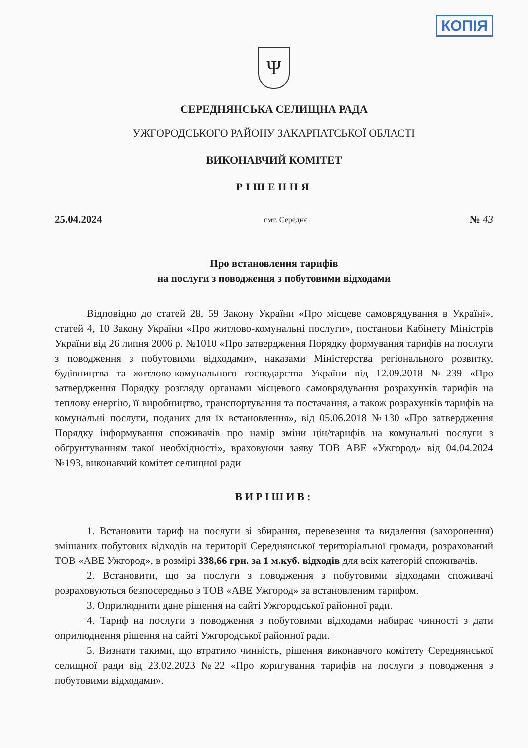КОПІЯ
Ψ
СЕРЕДНЯНСЬКА СЕЛИЩНА РАДА
УЖГОРОДСЬКОГО РАЙОНУ ЗАКАРПАТСЬКОЇ ОБЛАСТІ
ВИКОНАВЧИЙ КОМІТЕТ
РІШЕННЯ
25.04.2024 смт. Середнє № 43
Про встановлення тарифів
на послуги з поводження з побутовими відходами
Відповідно до статей 28, 59 Закону України «Про місцеве самоврядування в Україні», статей 4, 10 Закону України «Про житлово-комунальні послуги», постанови Кабінету Міністрів України від 26 липня 2006 р. №1010 «Про затвердження Порядку формування тарифів на послуги з поводження з побутовими відходами», наказами Міністерства регіонального розвитку, будівництва та житлово-комунального господарства України від 12.09.2018 №239 «Про затвердження Порядку розгляду органами місцевого самоврядування розрахунків тарифів на теплову енергію, її виробництво, транспортування та постачання, а також розрахунків тарифів на комунальні послуги, поданих для їх встановлення», від 05.06.2018 №130 «Про затвердження Порядку інформування споживачів про намір зміни цін/тарифів на комунальні послуги з обґрунтуванням такої необхідності», враховуючи заяву ТОВ АВЕ «Ужгород» від 04.04.2024 №193, виконавчий комітет селищної ради
ВИРІШИВ:
1. Встановити тариф на послуги зі збирання, перевезення та видалення (захоронення) змішаних побутових відходів на території Середнянської територіальної громади, розрахований ТОВ «АВЕ Ужгород», в розмірі 338,66 грн. за 1 м.куб. відходів для всіх категорій споживачів.
2. Встановити, що за послуги з поводження з побутовими відходами споживачі розраховуються безпосередньо з ТОВ «АВЕ Ужгород» за встановленим тарифом.
3. Оприлюднити дане рішення на сайті Ужгородської районної ради.
4. Тариф на послуги з поводження з побутовими відходами набирає чинності з дати оприлюднення рішення на сайті Ужгородської районної ради.
5. Визнати такими, що втратило чинність, рішення виконавчого комітету Середнянської селищної ради від 23.02.2023 №22 «Про коригування тарифів на послуги з поводження з побутовими відходами».